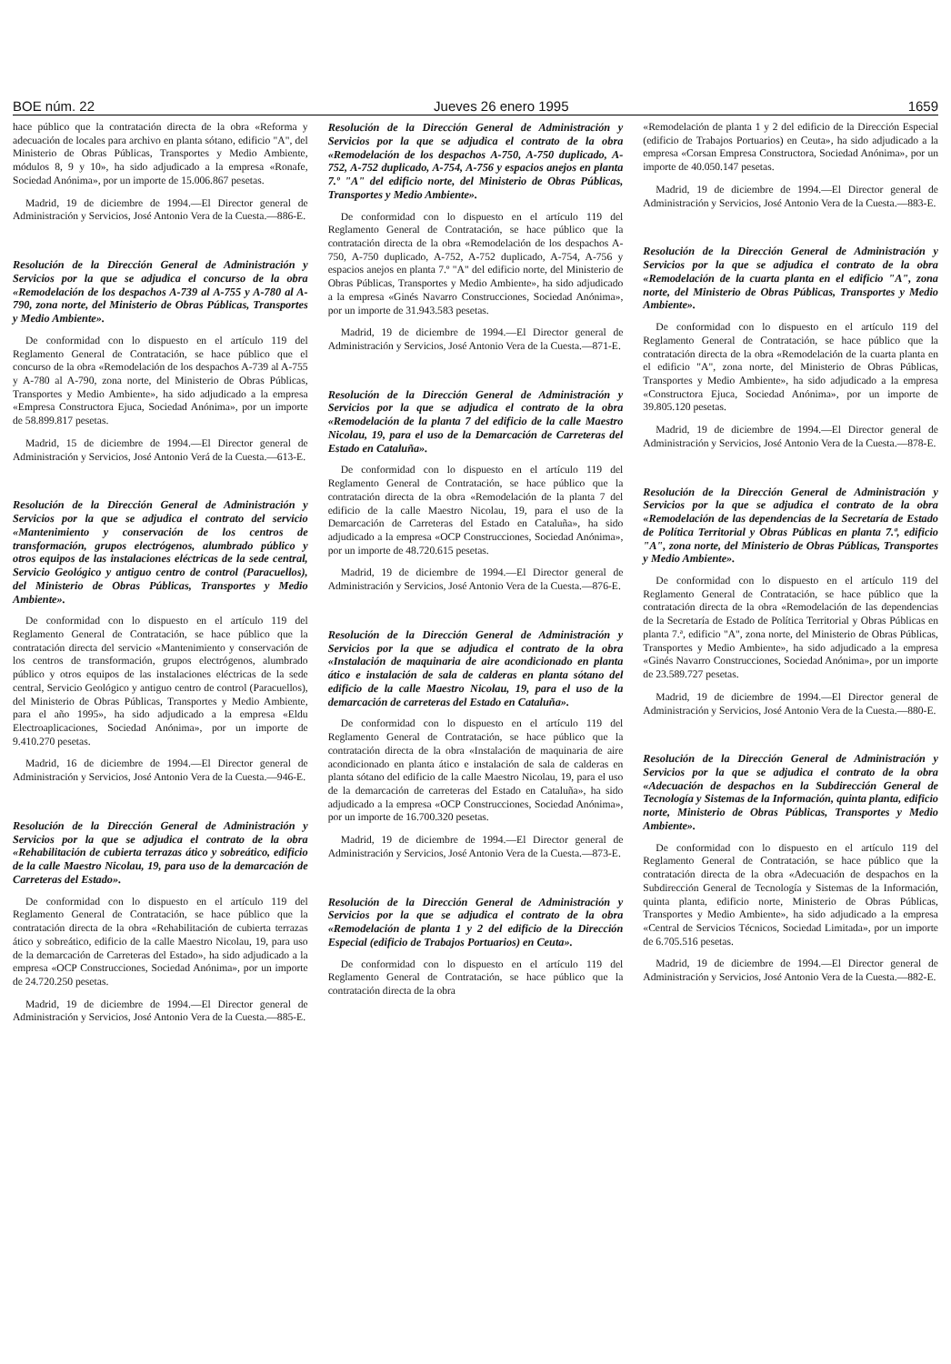BOE núm. 22 Jueves 26 enero 1995 1659
hace público que la contratación directa de la obra «Reforma y adecuación de locales para archivo en planta sótano, edificio "A", del Ministerio de Obras Públicas, Transportes y Medio Ambiente, módulos 8, 9 y 10», ha sido adjudicado a la empresa «Ronafe, Sociedad Anónima», por un importe de 15.006.867 pesetas.
Madrid, 19 de diciembre de 1994.—El Director general de Administración y Servicios, José Antonio Vera de la Cuesta.—886-E.
Resolución de la Dirección General de Administración y Servicios por la que se adjudica el concurso de la obra «Remodelación de los despachos A-739 al A-755 y A-780 al A-790, zona norte, del Ministerio de Obras Públicas, Transportes y Medio Ambiente».
De conformidad con lo dispuesto en el artículo 119 del Reglamento General de Contratación, se hace público que el concurso de la obra «Remodelación de los despachos A-739 al A-755 y A-780 al A-790, zona norte, del Ministerio de Obras Públicas, Transportes y Medio Ambiente», ha sido adjudicado a la empresa «Empresa Constructora Ejuca, Sociedad Anónima», por un importe de 58.899.817 pesetas.
Madrid, 15 de diciembre de 1994.—El Director general de Administración y Servicios, José Antonio Verá de la Cuesta.—613-E.
Resolución de la Dirección General de Administración y Servicios por la que se adjudica el contrato del servicio «Mantenimiento y conservación de los centros de transformación, grupos electrógenos, alumbrado público y otros equipos de las instalaciones eléctricas de la sede central, Servicio Geológico y antiguo centro de control (Paracuellos), del Ministerio de Obras Públicas, Transportes y Medio Ambiente».
De conformidad con lo dispuesto en el artículo 119 del Reglamento General de Contratación, se hace público que la contratación directa del servicio «Mantenimiento y conservación de los centros de transformación, grupos electrógenos, alumbrado público y otros equipos de las instalaciones eléctricas de la sede central, Servicio Geológico y antiguo centro de control (Paracuellos), del Ministerio de Obras Públicas, Transportes y Medio Ambiente, para el año 1995», ha sido adjudicado a la empresa «Eldu Electroaplicaciones, Sociedad Anónima», por un importe de 9.410.270 pesetas.
Madrid, 16 de diciembre de 1994.—El Director general de Administración y Servicios, José Antonio Vera de la Cuesta.—946-E.
Resolución de la Dirección General de Administración y Servicios por la que se adjudica el contrato de la obra «Rehabilitación de cubierta terrazas ático y sobreático, edificio de la calle Maestro Nicolau, 19, para uso de la demarcación de Carreteras del Estado».
De conformidad con lo dispuesto en el artículo 119 del Reglamento General de Contratación, se hace público que la contratación directa de la obra «Rehabilitación de cubierta terrazas ático y sobreático, edificio de la calle Maestro Nicolau, 19, para uso de la demarcación de Carreteras del Estado», ha sido adjudicado a la empresa «OCP Construcciones, Sociedad Anónima», por un importe de 24.720.250 pesetas.
Madrid, 19 de diciembre de 1994.—El Director general de Administración y Servicios, José Antonio Vera de la Cuesta.—885-E.
Resolución de la Dirección General de Administración y Servicios por la que se adjudica el contrato de la obra «Remodelación de los despachos A-750, A-750 duplicado, A-752, A-752 duplicado, A-754, A-756 y espacios anejos en planta 7.º "A" del edificio norte, del Ministerio de Obras Públicas, Transportes y Medio Ambiente».
De conformidad con lo dispuesto en el artículo 119 del Reglamento General de Contratación, se hace público que la contratación directa de la obra «Remodelación de los despachos A-750, A-750 duplicado, A-752, A-752 duplicado, A-754, A-756 y espacios anejos en planta 7.º "A" del edificio norte, del Ministerio de Obras Públicas, Transportes y Medio Ambiente», ha sido adjudicado a la empresa «Ginés Navarro Construcciones, Sociedad Anónima», por un importe de 31.943.583 pesetas.
Madrid, 19 de diciembre de 1994.—El Director general de Administración y Servicios, José Antonio Vera de la Cuesta.—871-E.
Resolución de la Dirección General de Administración y Servicios por la que se adjudica el contrato de la obra «Remodelación de la planta 7 del edificio de la calle Maestro Nicolau, 19, para el uso de la Demarcación de Carreteras del Estado en Cataluña».
De conformidad con lo dispuesto en el artículo 119 del Reglamento General de Contratación, se hace público que la contratación directa de la obra «Remodelación de la planta 7 del edificio de la calle Maestro Nicolau, 19, para el uso de la Demarcación de Carreteras del Estado en Cataluña», ha sido adjudicado a la empresa «OCP Construcciones, Sociedad Anónima», por un importe de 48.720.615 pesetas.
Madrid, 19 de diciembre de 1994.—El Director general de Administración y Servicios, José Antonio Vera de la Cuesta.—876-E.
Resolución de la Dirección General de Administración y Servicios por la que se adjudica el contrato de la obra «Instalación de maquinaria de aire acondicionado en planta ático e instalación de sala de calderas en planta sótano del edificio de la calle Maestro Nicolau, 19, para el uso de la demarcación de carreteras del Estado en Cataluña».
De conformidad con lo dispuesto en el artículo 119 del Reglamento General de Contratación, se hace público que la contratación directa de la obra «Instalación de maquinaria de aire acondicionado en planta ático e instalación de sala de calderas en planta sótano del edificio de la calle Maestro Nicolau, 19, para el uso de la demarcación de carreteras del Estado en Cataluña», ha sido adjudicado a la empresa «OCP Construcciones, Sociedad Anónima», por un importe de 16.700.320 pesetas.
Madrid, 19 de diciembre de 1994.—El Director general de Administración y Servicios, José Antonio Vera de la Cuesta.—873-E.
Resolución de la Dirección General de Administración y Servicios por la que se adjudica el contrato de la obra «Remodelación de planta 1 y 2 del edificio de la Dirección Especial (edificio de Trabajos Portuarios) en Ceuta».
De conformidad con lo dispuesto en el artículo 119 del Reglamento General de Contratación, se hace público que la contratación directa de la obra
«Remodelación de planta 1 y 2 del edificio de la Dirección Especial (edificio de Trabajos Portuarios) en Ceuta», ha sido adjudicado a la empresa «Corsan Empresa Constructora, Sociedad Anónima», por un importe de 40.050.147 pesetas.
Madrid, 19 de diciembre de 1994.—El Director general de Administración y Servicios, José Antonio Vera de la Cuesta.—883-E.
Resolución de la Dirección General de Administración y Servicios por la que se adjudica el contrato de la obra «Remodelación de la cuarta planta en el edificio "A", zona norte, del Ministerio de Obras Públicas, Transportes y Medio Ambiente».
De conformidad con lo dispuesto en el artículo 119 del Reglamento General de Contratación, se hace público que la contratación directa de la obra «Remodelación de la cuarta planta en el edificio "A", zona norte, del Ministerio de Obras Públicas, Transportes y Medio Ambiente», ha sido adjudicado a la empresa «Constructora Ejuca, Sociedad Anónima», por un importe de 39.805.120 pesetas.
Madrid, 19 de diciembre de 1994.—El Director general de Administración y Servicios, José Antonio Vera de la Cuesta.—878-E.
Resolución de la Dirección General de Administración y Servicios por la que se adjudica el contrato de la obra «Remodelación de las dependencias de la Secretaría de Estado de Política Territorial y Obras Públicas en planta 7.ª, edificio "A", zona norte, del Ministerio de Obras Públicas, Transportes y Medio Ambiente».
De conformidad con lo dispuesto en el artículo 119 del Reglamento General de Contratación, se hace público que la contratación directa de la obra «Remodelación de las dependencias de la Secretaría de Estado de Política Territorial y Obras Públicas en planta 7.ª, edificio "A", zona norte, del Ministerio de Obras Públicas, Transportes y Medio Ambiente», ha sido adjudicado a la empresa «Ginés Navarro Construcciones, Sociedad Anónima», por un importe de 23.589.727 pesetas.
Madrid, 19 de diciembre de 1994.—El Director general de Administración y Servicios, José Antonio Vera de la Cuesta.—880-E.
Resolución de la Dirección General de Administración y Servicios por la que se adjudica el contrato de la obra «Adecuación de despachos en la Subdirección General de Tecnología y Sistemas de la Información, quinta planta, edificio norte, Ministerio de Obras Públicas, Transportes y Medio Ambiente».
De conformidad con lo dispuesto en el artículo 119 del Reglamento General de Contratación, se hace público que la contratación directa de la obra «Adecuación de despachos en la Subdirección General de Tecnología y Sistemas de la Información, quinta planta, edificio norte, Ministerio de Obras Públicas, Transportes y Medio Ambiente», ha sido adjudicado a la empresa «Central de Servicios Técnicos, Sociedad Limitada», por un importe de 6.705.516 pesetas.
Madrid, 19 de diciembre de 1994.—El Director general de Administración y Servicios, José Antonio Vera de la Cuesta.—882-E.